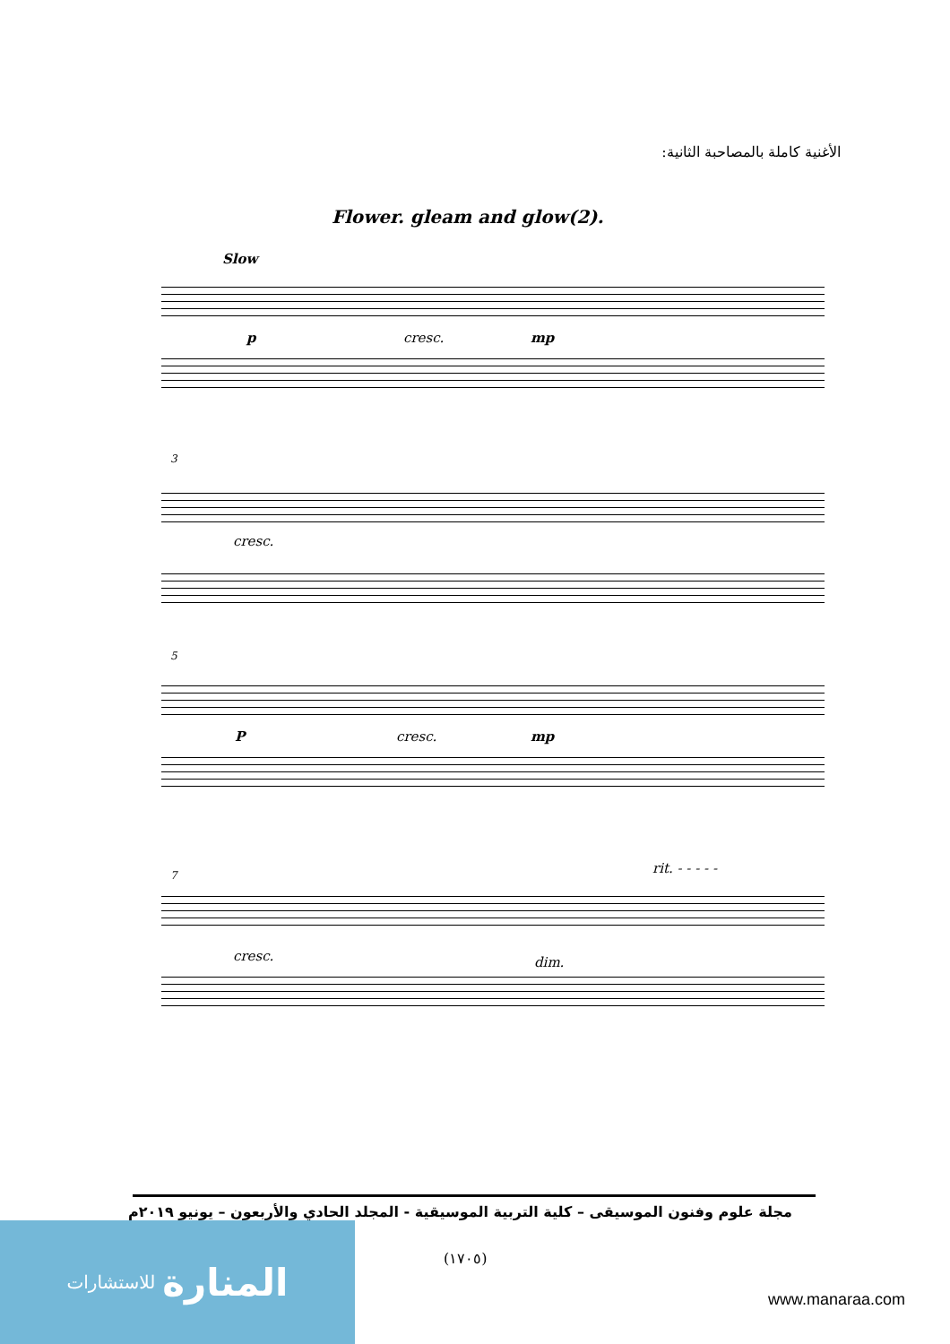الأغنية كاملة بالمصاحبة الثانية:
Flower. gleam and glow(2).
Slow
p cresc. mp
3
cresc.
5
P cresc. mp
7 rit. - - - - -
cresc. dim.
مجلة علوم وفنون الموسيقى – كلية التربية الموسيقية - المجلد الحادي والأربعون – يونيو ٢٠١٩م
(١٧٠٥)
المنارة للاستشارات
www.manaraa.com